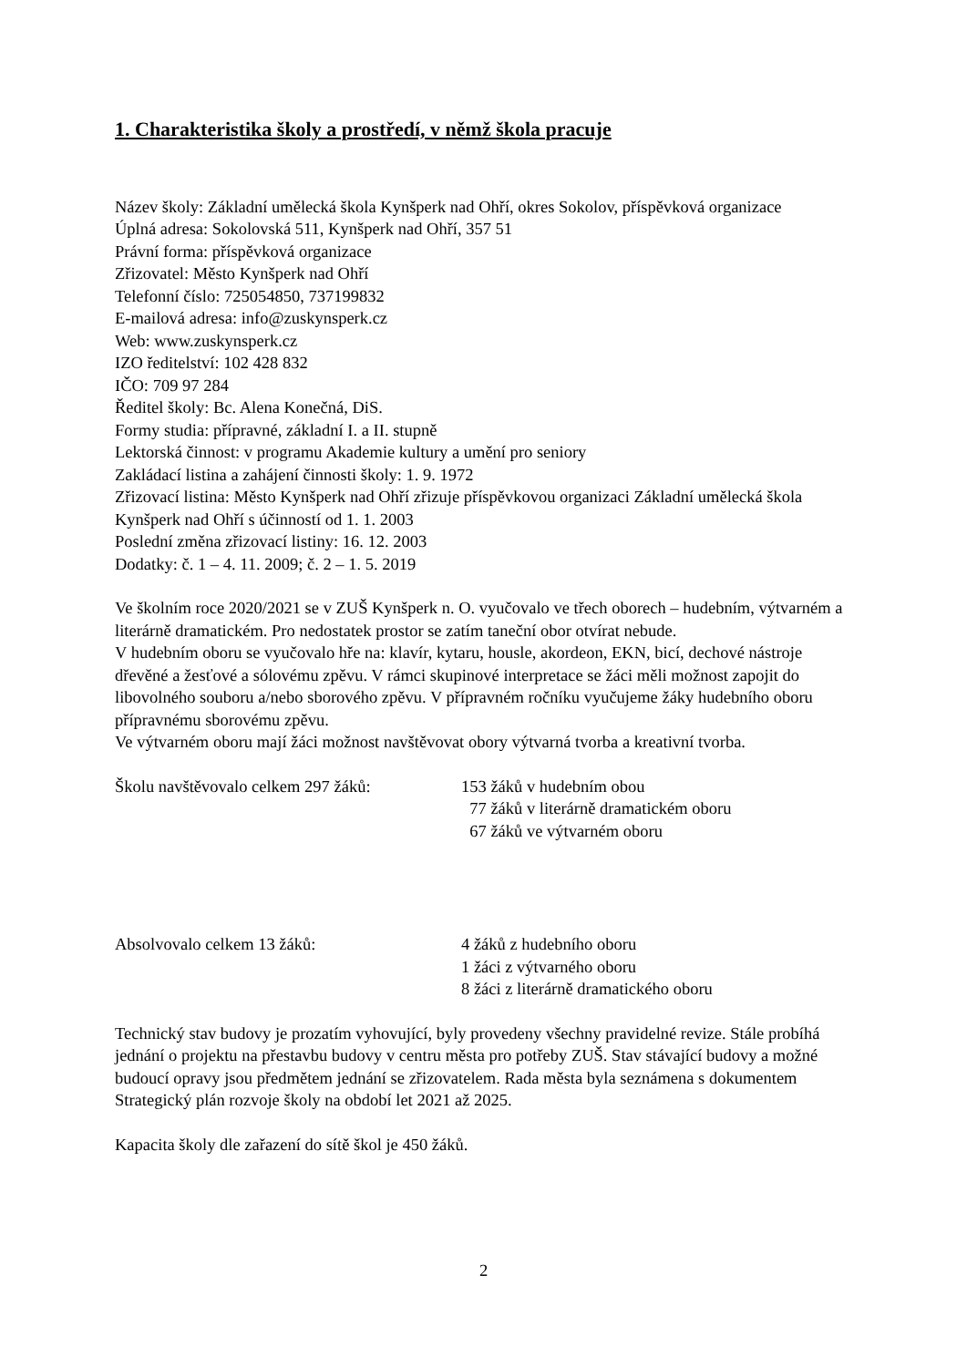1. Charakteristika školy a prostředí, v němž škola pracuje
Název školy: Základní umělecká škola Kynšperk nad Ohří, okres Sokolov, příspěvková organizace
Úplná adresa: Sokolovská 511, Kynšperk nad Ohří, 357 51
Právní forma: příspěvková organizace
Zřizovatel: Město Kynšperk nad Ohří
Telefonní číslo: 725054850, 737199832
E-mailová adresa: info@zuskynsperk.cz
Web: www.zuskynsperk.cz
IZO ředitelství: 102 428 832
IČO: 709 97 284
Ředitel školy: Bc. Alena Konečná, DiS.
Formy studia: přípravné, základní I. a II. stupně
Lektorská činnost: v programu Akademie kultury a umění pro seniory
Zakládací listina a zahájení činnosti školy: 1. 9. 1972
Zřizovací listina: Město Kynšperk nad Ohří zřizuje příspěvkovou organizaci Základní umělecká škola Kynšperk nad Ohří s účinností od 1. 1. 2003
Poslední změna zřizovací listiny: 16. 12. 2003
Dodatky: č. 1 – 4. 11. 2009; č. 2 – 1. 5. 2019
Ve školním roce 2020/2021 se v ZUŠ Kynšperk n. O. vyučovalo ve třech oborech – hudebním, výtvarném a literárně dramatickém. Pro nedostatek prostor se zatím taneční obor otvírat nebude.
V hudebním oboru se vyučovalo hře na: klavír, kytaru, housle, akordeon, EKN, bicí, dechové nástroje dřevěné a žesťové a sólovému zpěvu. V rámci skupinové interpretace se žáci měli možnost zapojit do libovolného souboru a/nebo sborového zpěvu. V přípravném ročníku vyučujeme žáky hudebního oboru přípravnému sborovému zpěvu.
Ve výtvarném oboru mají žáci možnost navštěvovat obory výtvarná tvorba a kreativní tvorba.
Školu navštěvovalo celkem 297 žáků:
153 žáků v hudebním obou
77 žáků v literárně dramatickém oboru
67 žáků ve výtvarném oboru
Absolvovalo celkem 13 žáků: 4 žáků z hudebního oboru
1 žáci z výtvarného oboru
8 žáci z literárně dramatického oboru
Technický stav budovy je prozatím vyhovující, byly provedeny všechny pravidelné revize. Stále probíhá jednání o projektu na přestavbu budovy v centru města pro potřeby ZUŠ. Stav stávající budovy a možné budoucí opravy jsou předmětem jednání se zřizovatelem. Rada města byla seznámena s dokumentem Strategický plán rozvoje školy na období let 2021 až 2025.
Kapacita školy dle zařazení do sítě škol je 450 žáků.
2